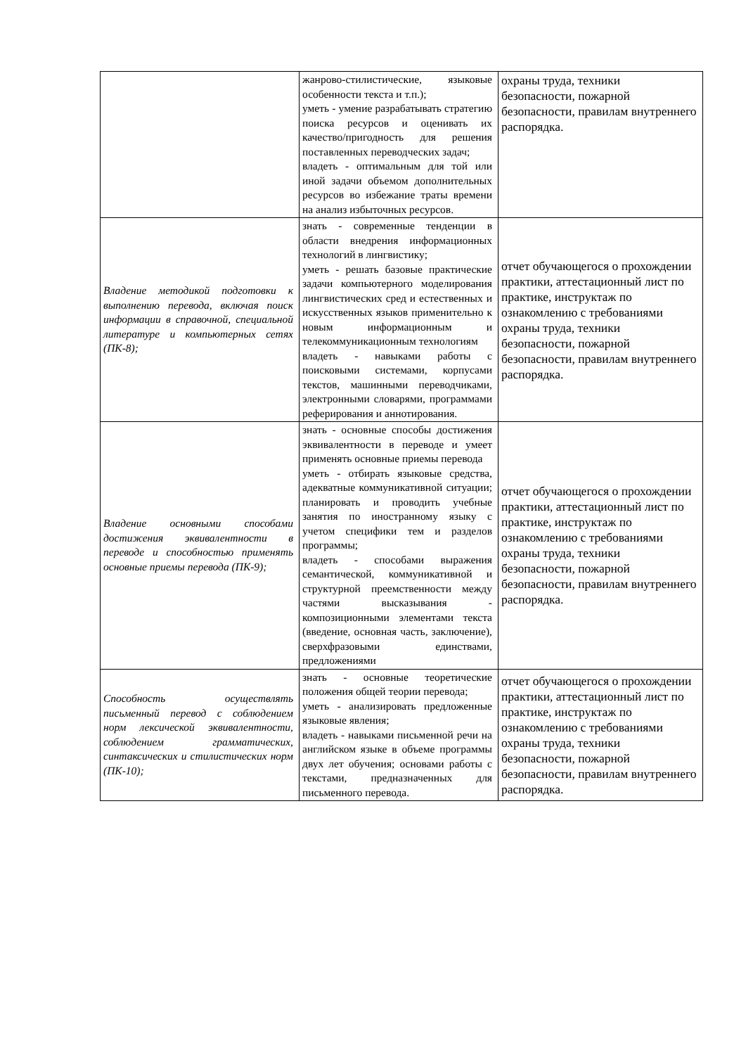| | жанрово-стилистические, языковые особенности текста и т.п.); уметь - умение разрабатывать стратегию поиска ресурсов и оценивать их качество/пригодность для решения поставленных переводческих задач; владеть - оптимальным для той или иной задачи объемом дополнительных ресурсов во избежание траты времени на анализ избыточных ресурсов. | охраны труда, техники безопасности, пожарной безопасности, правилам внутреннего распорядка. |
| Владение методикой подготовки к выполнению перевода, включая поиск информации в справочной, специальной литературе и компьютерных сетях (ПК-8); | знать - современные тенденции в области внедрения информационных технологий в лингвистику; уметь - решать базовые практические задачи компьютерного моделирования лингвистических сред и естественных и искусственных языков применительно к новым информационным и телекоммуникационным технологиям владеть - навыками работы с поисковыми системами, корпусами текстов, машинными переводчиками, электронными словарями, программами реферирования и аннотирования. | отчет обучающегося о прохождении практики, аттестационный лист по практике, инструктаж по ознакомлению с требованиями охраны труда, техники безопасности, пожарной безопасности, правилам внутреннего распорядка. |
| Владение основными способами достижения эквивалентности в переводе и способностью применять основные приемы перевода (ПК-9); | знать - основные способы достижения эквивалентности в переводе и умеет применять основные приемы перевода уметь - отбирать языковые средства, адекватные коммуникативной ситуации; планировать и проводить учебные занятия по иностранному языку с учетом специфики тем и разделов программы; владеть - способами выражения семантической, коммуникативной и структурной преемственности между частями высказывания - композиционными элементами текста (введение, основная часть, заключение), сверхфразовыми единствами, предложениями | отчет обучающегося о прохождении практики, аттестационный лист по практике, инструктаж по ознакомлению с требованиями охраны труда, техники безопасности, пожарной безопасности, правилам внутреннего распорядка. |
| Способность осуществлять письменный перевод с соблюдением норм лексической эквивалентности, соблюдением грамматических, синтаксических и стилистических норм (ПК-10); | знать - основные теоретические положения общей теории перевода; уметь - анализировать предложенные языковые явления; владеть - навыками письменной речи на английском языке в объеме программы двух лет обучения; основами работы с текстами, предназначенных для письменного перевода. | отчет обучающегося о прохождении практики, аттестационный лист по практике, инструктаж по ознакомлению с требованиями охраны труда, техники безопасности, пожарной безопасности, правилам внутреннего распорядка. |